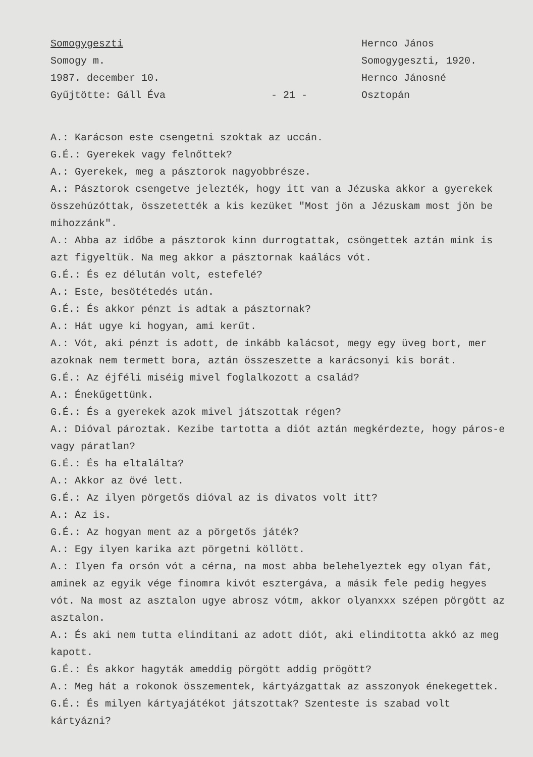Somogygeszti
Somogy m.
1987. december 10.
Gyűjtötte: Gáll Éva
- 21 -
Hernco János
Somogygeszti, 1920.
Hernco Jánosné
Osztopán
A.: Karácson este csengetni szoktak az uccán.
G.É.: Gyerekek vagy felnőttek?
A.: Gyerekek, meg a pásztorok nagyobbrésze.
A.: Pásztorok csengetve jelezték, hogy itt van a Jézuska akkor a gyerekek összehúzóttak, összetették a kis kezüket "Most jön a Jézuskam most jön be mihozzánk".
A.: Abba az időbe a pásztorok kinn durrogtattak, csöngettek aztán mink is azt figyeltük. Na meg akkor a pásztornak kaálács vót.
G.É.: És ez délután volt, estefelé?
A.: Este, besötétedés után.
G.É.: És akkor pénzt is adtak a pásztornak?
A.: Hát ugye ki hogyan, ami kerűt.
A.: Vót, aki pénzt is adott, de inkább kalácsot, megy egy üveg bort, mer azoknak nem termett bora, aztán összeszette a karácsonyi kis borát.
G.É.: Az éjféli miséig mivel foglalkozott a család?
A.: Énekűgettünk.
G.É.: És a gyerekek azok mivel játszottak régen?
A.: Dióval pároztak. Kezibe tartotta a diót aztán megkérdezte, hogy páros-e vagy páratlan?
G.É.: És ha eltalálta?
A.: Akkor az övé lett.
G.É.: Az ilyen pörgetős dióval az is divatos volt itt?
A.: Az is.
G.É.: Az hogyan ment az a pörgetős játék?
A.: Egy ilyen karika azt pörgetni köllött.
A.: Ilyen fa orsón vót a cérna, na most abba belehelyeztek egy olyan fát, aminek az egyik vége finomra kivót esztergáva, a másik fele pedig hegyes vót. Na most az asztalon ugye abrosz vótm, akkor olyanxxx szépen pörgött az asztalon.
A.: És aki nem tutta elinditani az adott diót, aki elinditotta akkó az meg kapott.
G.É.: És akkor hagyták ameddig pörgött addig prögött?
A.: Meg hát a rokonok összementek, kártyázgattak az asszonyok énekegettek.
G.É.: És milyen kártyajátékot játszottak? Szenteste is szabad volt kártyázni?